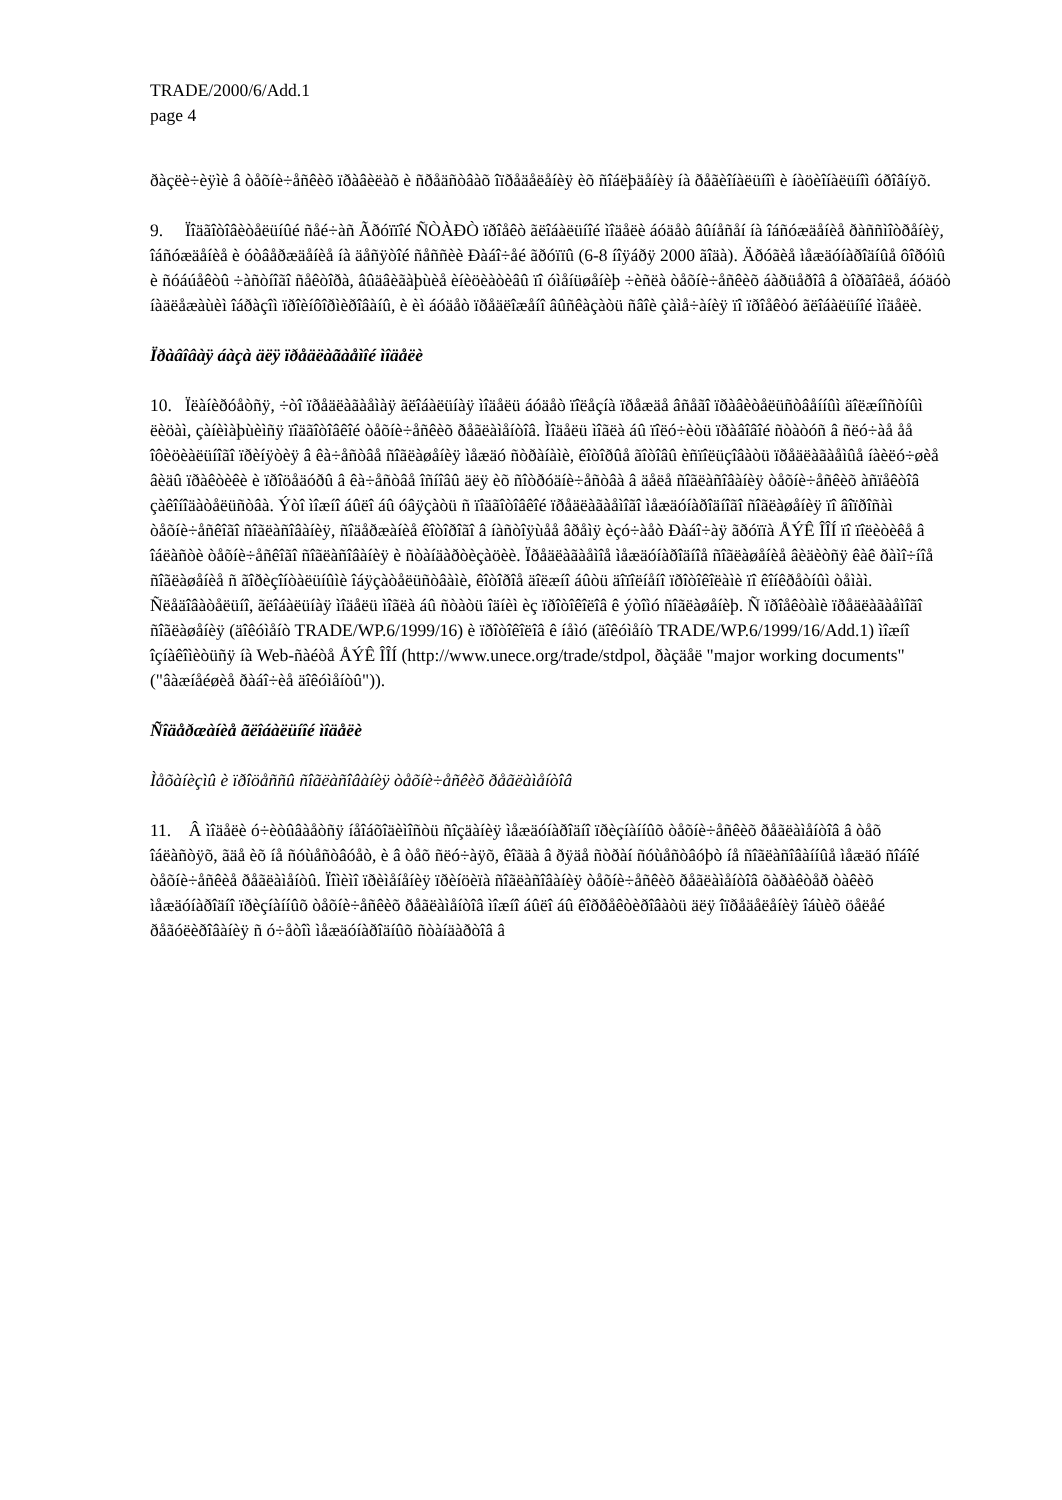TRADE/2000/6/Add.1
page 4
ðàçëè÷èÿìè â òåõíè÷åñêèõ ïðàâèëàõ è ñðåäñòâàõ îïðåäåëåíèÿ èõ ñîáëþäåíèÿ íà ðåãèîíàëüíîì è íàöèîíàëüíîì óðîâíÿõ.
9. Ïîäãîòîâèòåëüíûé ñåé÷àñ Ãðóïïîé ÑÒÀÐÒ ïðîåêò ãëîáàëüíîé ìîäåëè áóäåò âûíåñåí íà îáñóæäåíèå ðàññìîòðåíèÿ, îáñóæäåíèå è óòâåðæäåíèå íà äåñÿòîé ñåññèè Ðàáî÷åé ãðóïïû (6-8 íîÿáðÿ 2000 ãîäà). Äðóãèå ìåæäóíàðîäíûå ôîðóìû è ñóáúåêòû ÷àñòíîãî ñåêòîðà, âûäâèãàþùèå èíèöèàòèâû ïî óìåíüøåíèþ ÷èñëà òåõíè÷åñêèõ áàðüåðîâ â òîðãîâëå, áóäóò íàäëåæàùèì îáðàçîì ïðîèíôîðìèðîâàíû, è èì áóäåò ïðåäëîæåíî âûñêàçàòü ñâîè çàìå÷àíèÿ ïî ïðîåêòó ãëîáàëüíîé ìîäåëè.
Ïðàâîâàÿ áàçà äëÿ ïðåäëàãàåìîé ìîäåëè
10. Ïëàíèðóåòñÿ, ÷òî ïðåäëàãàåìàÿ ãëîáàëüíàÿ ìîäåëü áóäåò ïîëåçíà ïðåæäå âñåãî ïðàâèòåëüñòâåííûì äîëæíîñòíûì ëèöàì, çàíèìàþùèìñÿ ïîäãîòîâêîé òåõíè÷åñêèõ ðåãëàìåíòîâ. Ìîäåëü ìîãëà áû ïîëó÷èòü ïðàâîâîé ñòàòóñ â ñëó÷àå åå îôèöèàëüíîãî ïðèíÿòèÿ â êà÷åñòâå ñîãëàøåíèÿ ìåæäó ñòðàíàìè, êîòîðûå ãîòîâû èñïîëüçîâàòü ïðåäëàãàåìûå íàèëó÷øèå âèäû ïðàêòèêè è ïðîöåäóðû â êà÷åñòâå îñíîâû äëÿ èõ ñîòðóäíè÷åñòâà â äåëå ñîãëàñîâàíèÿ òåõíè÷åñêèõ àñïåêòîâ çàêîíîäàòåëüñòâà. Ýòî ìîæíî áûëî áû óâÿçàòü ñ ïîäãîòîâêîé ïðåäëàãàåìîãî ìåæäóíàðîäíîãî ñîãëàøåíèÿ ïî âîïðîñàì òåõíè÷åñêîãî ñîãëàñîâàíèÿ, ñîäåðæàíèå êîòîðîãî â íàñòîÿùåå âðåìÿ èçó÷àåò Ðàáî÷àÿ ãðóïïà ÅÝÊ ÎÎÍ ïî ïîëèòèêå â îáëàñòè òåõíè÷åñêîãî ñîãëàñîâàíèÿ è ñòàíäàðòèçàöèè. Ïðåäëàãàåìîå ìåæäóíàðîäíîå ñîãëàøåíèå âèäèòñÿ êàê ðàìî÷íîå ñîãëàøåíèå ñ ãîðèçîíòàëüíûìè îáÿçàòåëüñòâàìè, êîòîðîå äîëæíî áûòü äîïîëíåíî ïðîòîêîëàìè ïî êîíêðåòíûì òåìàì. Ñëåäîâàòåëüíî, ãëîáàëüíàÿ ìîäåëü ìîãëà áû ñòàòü îäíèì èç ïðîòîêîëîâ ê ýòîìó ñîãëàøåíèþ. Ñ ïðîåêòàìè ïðåäëàãàåìîãî ñîãëàøåíèÿ (äîêóìåíò TRADE/WP.6/1999/16) è ïðîòîêîëîâ ê íåìó (äîêóìåíò TRADE/WP.6/1999/16/Add.1) ìîæíî îçíàêîìèòüñÿ íà Web-ñàéòå ÅÝÊ ÎÎÍ (http://www.unece.org/trade/stdpol, ðàçäåë "major working documents" ("âàæíåéøèå ðàáî÷èå äîêóìåíòû")).
Ñîäåðæàíèå ãëîáàëüíîé ìîäåëè
Ìåõàíèçìû è ïðîöåññû ñîãëàñîâàíèÿ òåõíè÷åñêèõ ðåãëàìåíòîâ
11. Â ìîäåëè ó÷èòûâàåòñÿ íåîáõîäèìîñòü ñîçäàíèÿ ìåæäóíàðîäíî ïðèçíàííûõ òåõíè÷åñêèõ ðåãëàìåíòîâ â òåõ îáëàñòÿõ, ãäå èõ íå ñóùåñòâóåò, è â òåõ ñëó÷àÿõ, êîãäà â ðÿäå ñòðàí ñóùåñòâóþò íå ñîãëàñîâàííûå ìåæäó ñîáîé òåõíè÷åñêèå ðåãëàìåíòû. Ïîìèìî ïðèìåíåíèÿ ïðèíöèïà ñîãëàñîâàíèÿ òåõíè÷åñêèõ ðåãëàìåíòîâ õàðàêòåð òàêèõ ìåæäóíàðîäíî ïðèçíàííûõ òåõíè÷åñêèõ ðåãëàìåíòîâ ìîæíî áûëî áû êîððåêòèðîâàòü äëÿ îïðåäåëåíèÿ îáùèõ öåëåé ðåãóëèðîâàíèÿ ñ ó÷åòîì ìåæäóíàðîäíûõ ñòàíäàðòîâ â